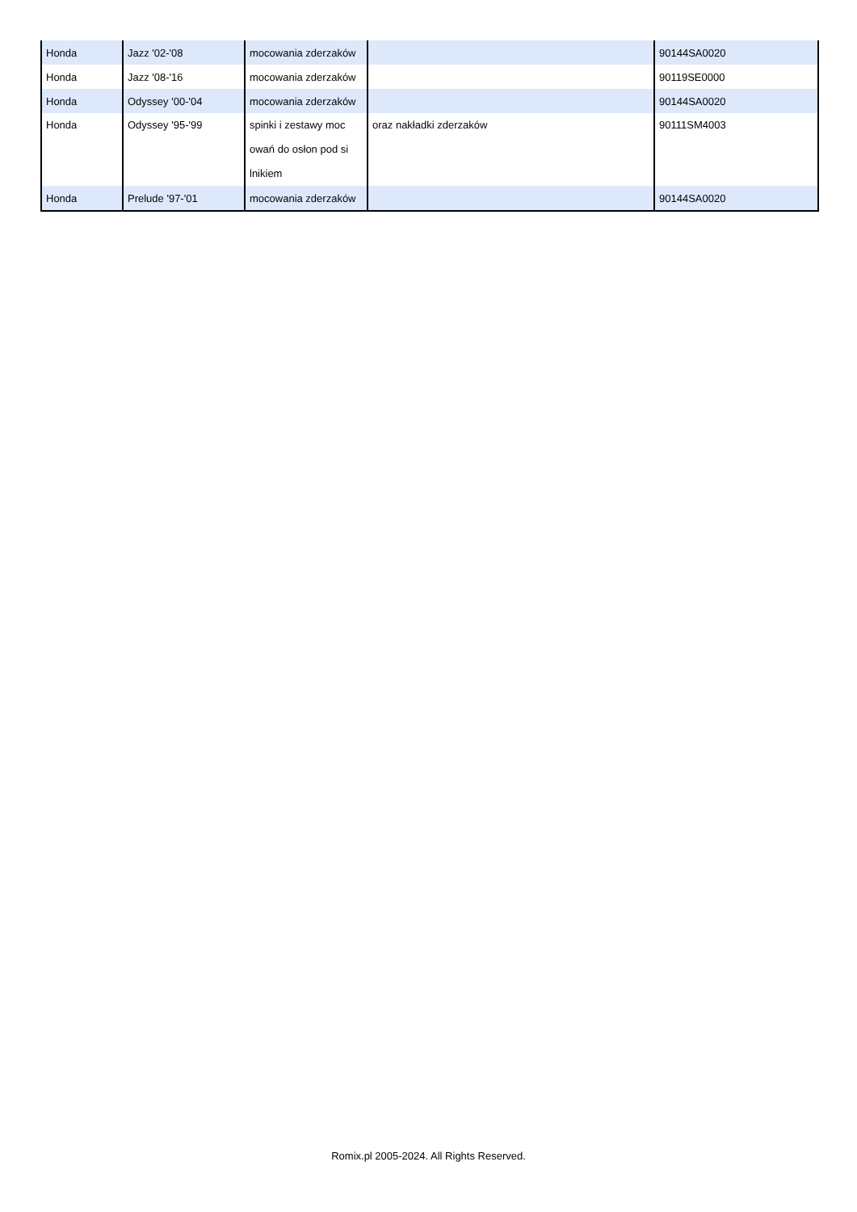| Honda | Jazz '02-'08 | mocowania zderzaków | | 90144SA0020 |
| Honda | Jazz '08-'16 | mocowania zderzaków | | 90119SE0000 |
| Honda | Odyssey '00-'04 | mocowania zderzaków | | 90144SA0020 |
| Honda | Odyssey '95-'99 | spinki i zestawy moc owań do osłon pod si lnikiem | oraz nakładki zderzaków | 90111SM4003 |
| Honda | Prelude '97-'01 | mocowania zderzaków | | 90144SA0020 |
Romix.pl 2005-2024. All Rights Reserved.